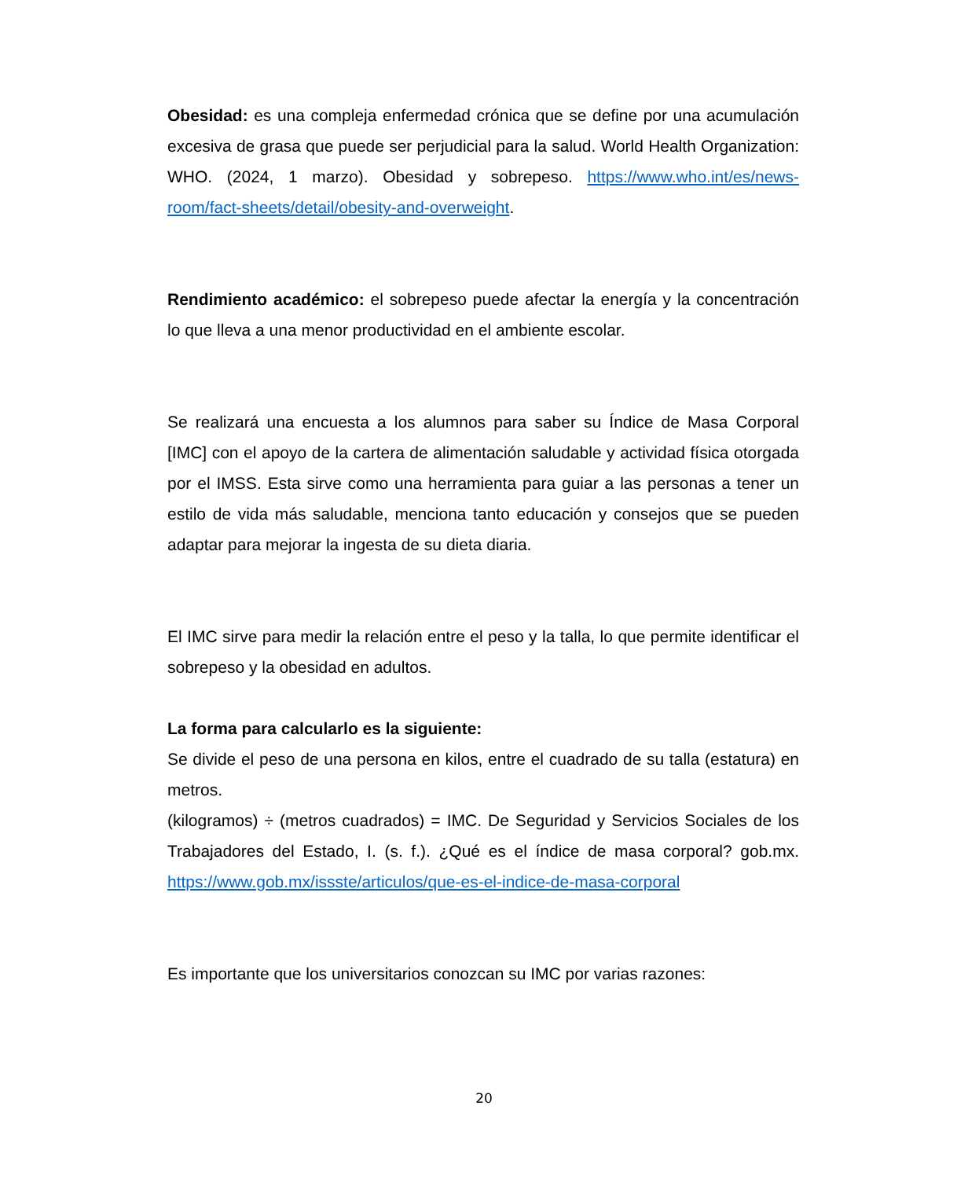Obesidad: es una compleja enfermedad crónica que se define por una acumulación excesiva de grasa que puede ser perjudicial para la salud. World Health Organization: WHO. (2024, 1 marzo). Obesidad y sobrepeso. https://www.who.int/es/news-room/fact-sheets/detail/obesity-and-overweight.
Rendimiento académico: el sobrepeso puede afectar la energía y la concentración lo que lleva a una menor productividad en el ambiente escolar.
Se realizará una encuesta a los alumnos para saber su Índice de Masa Corporal [IMC] con el apoyo de la cartera de alimentación saludable y actividad física otorgada por el IMSS. Esta sirve como una herramienta para guiar a las personas a tener un estilo de vida más saludable, menciona tanto educación y consejos que se pueden adaptar para mejorar la ingesta de su dieta diaria.
El IMC sirve para medir la relación entre el peso y la talla, lo que permite identificar el sobrepeso y la obesidad en adultos.
La forma para calcularlo es la siguiente:
Se divide el peso de una persona en kilos, entre el cuadrado de su talla (estatura) en metros.
(kilogramos) ÷ (metros cuadrados) = IMC. De Seguridad y Servicios Sociales de los Trabajadores del Estado, I. (s. f.). ¿Qué es el índice de masa corporal? gob.mx. https://www.gob.mx/issste/articulos/que-es-el-indice-de-masa-corporal
Es importante que los universitarios conozcan su IMC por varias razones:
20